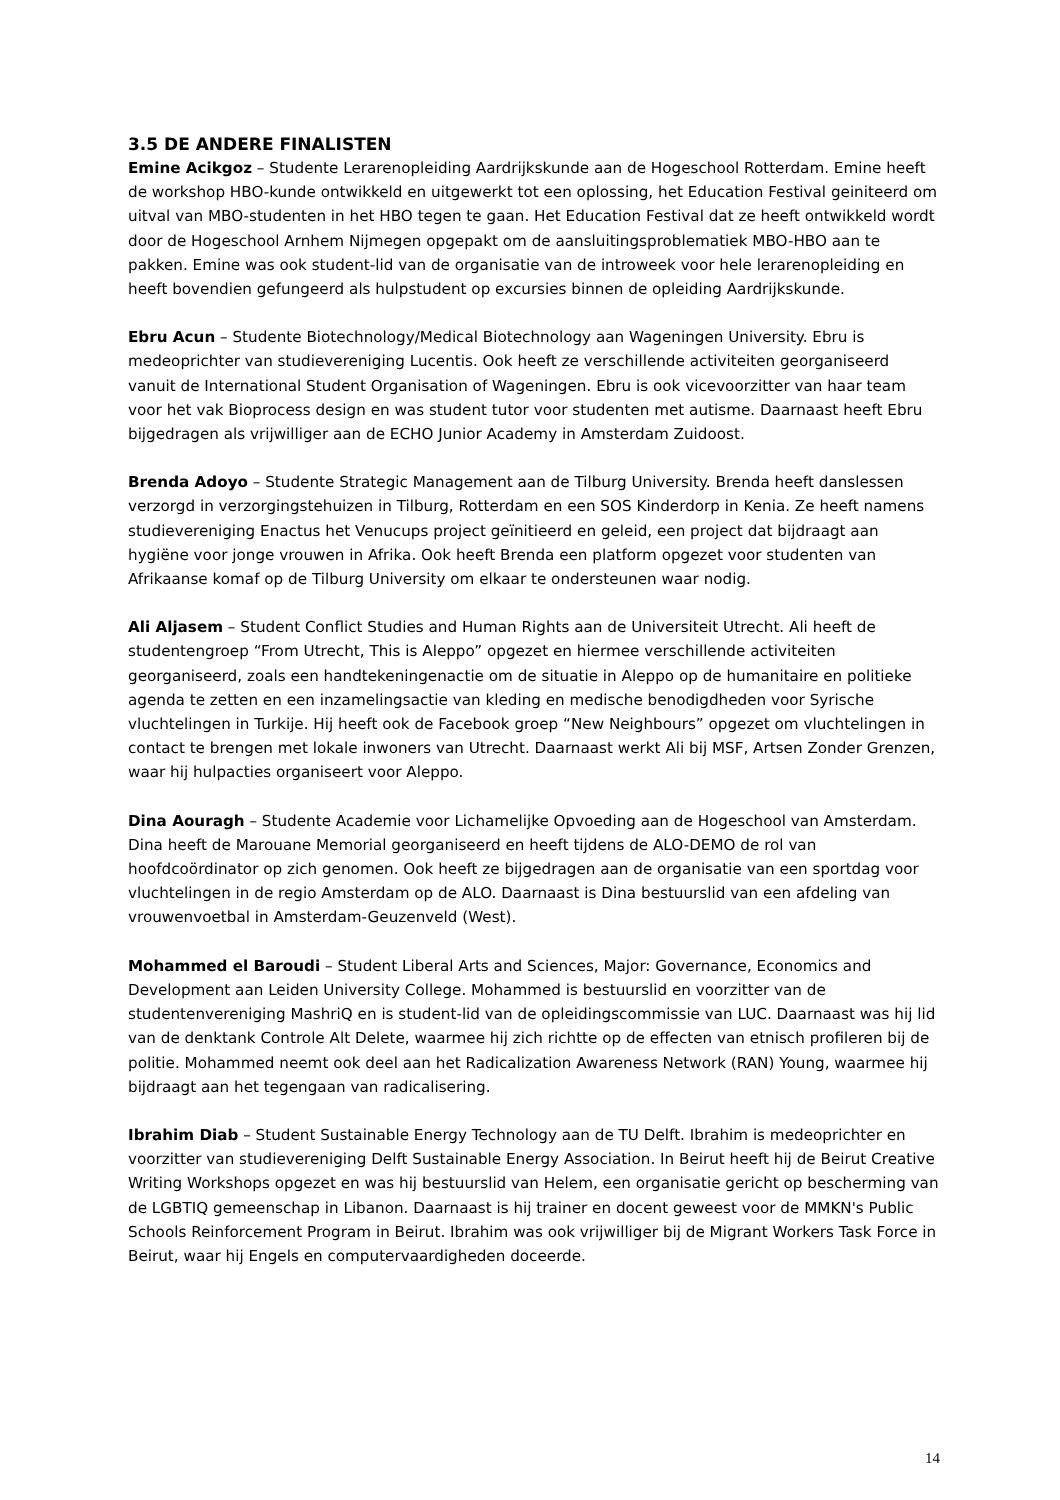3.5 DE ANDERE FINALISTEN
Emine Acikgoz – Studente Lerarenopleiding Aardrijkskunde aan de Hogeschool Rotterdam. Emine heeft de workshop HBO-kunde ontwikkeld en uitgewerkt tot een oplossing, het Education Festival geiniteerd om uitval van MBO-studenten in het HBO tegen te gaan. Het Education Festival dat ze heeft ontwikkeld wordt door de Hogeschool Arnhem Nijmegen opgepakt om de aansluitingsproblematiek MBO-HBO aan te pakken. Emine was ook student-lid van de organisatie van de introweek voor hele lerarenopleiding en heeft bovendien gefungeerd als hulpstudent op excursies binnen de opleiding Aardrijkskunde.
Ebru Acun – Studente Biotechnology/Medical Biotechnology aan Wageningen University. Ebru is medeoprichter van studievereniging Lucentis. Ook heeft ze verschillende activiteiten georganiseerd vanuit de International Student Organisation of Wageningen. Ebru is ook vicevoorzitter van haar team voor het vak Bioprocess design en was student tutor voor studenten met autisme. Daarnaast heeft Ebru bijgedragen als vrijwilliger aan de ECHO Junior Academy in Amsterdam Zuidoost.
Brenda Adoyo – Studente Strategic Management aan de Tilburg University. Brenda heeft danslessen verzorgd in verzorgingstehuizen in Tilburg, Rotterdam en een SOS Kinderdorp in Kenia. Ze heeft namens studievereniging Enactus het Venucups project geïnitieerd en geleid, een project dat bijdraagt aan hygiëne voor jonge vrouwen in Afrika. Ook heeft Brenda een platform opgezet voor studenten van Afrikaanse komaf op de Tilburg University om elkaar te ondersteunen waar nodig.
Ali Aljasem – Student Conflict Studies and Human Rights aan de Universiteit Utrecht. Ali heeft de studentengroep “From Utrecht, This is Aleppo” opgezet en hiermee verschillende activiteiten georganiseerd, zoals een handtekeningenactie om de situatie in Aleppo op de humanitaire en politieke agenda te zetten en een inzamelingsactie van kleding en medische benodigdheden voor Syrische vluchtelingen in Turkije. Hij heeft ook de Facebook groep “New Neighbours” opgezet om vluchtelingen in contact te brengen met lokale inwoners van Utrecht. Daarnaast werkt Ali bij MSF, Artsen Zonder Grenzen, waar hij hulpacties organiseert voor Aleppo.
Dina Aouragh – Studente Academie voor Lichamelijke Opvoeding aan de Hogeschool van Amsterdam. Dina heeft de Marouane Memorial georganiseerd en heeft tijdens de ALO-DEMO de rol van hoofdcoördinator op zich genomen. Ook heeft ze bijgedragen aan de organisatie van een sportdag voor vluchtelingen in de regio Amsterdam op de ALO. Daarnaast is Dina bestuurslid van een afdeling van vrouwenvoetbal in Amsterdam-Geuzenveld (West).
Mohammed el Baroudi – Student Liberal Arts and Sciences, Major: Governance, Economics and Development aan Leiden University College. Mohammed is bestuurslid en voorzitter van de studentenvereniging MashriQ en is student-lid van de opleidingscommissie van LUC. Daarnaast was hij lid van de denktank Controle Alt Delete, waarmee hij zich richtte op de effecten van etnisch profileren bij de politie. Mohammed neemt ook deel aan het Radicalization Awareness Network (RAN) Young, waarmee hij bijdraagt aan het tegengaan van radicalisering.
Ibrahim Diab – Student Sustainable Energy Technology aan de TU Delft. Ibrahim is medeoprichter en voorzitter van studievereniging Delft Sustainable Energy Association. In Beirut heeft hij de Beirut Creative Writing Workshops opgezet en was hij bestuurslid van Helem, een organisatie gericht op bescherming van de LGBTIQ gemeenschap in Libanon. Daarnaast is hij trainer en docent geweest voor de MMKN's Public Schools Reinforcement Program in Beirut. Ibrahim was ook vrijwilliger bij de Migrant Workers Task Force in Beirut, waar hij Engels en computervaardigheden doceerde.
14